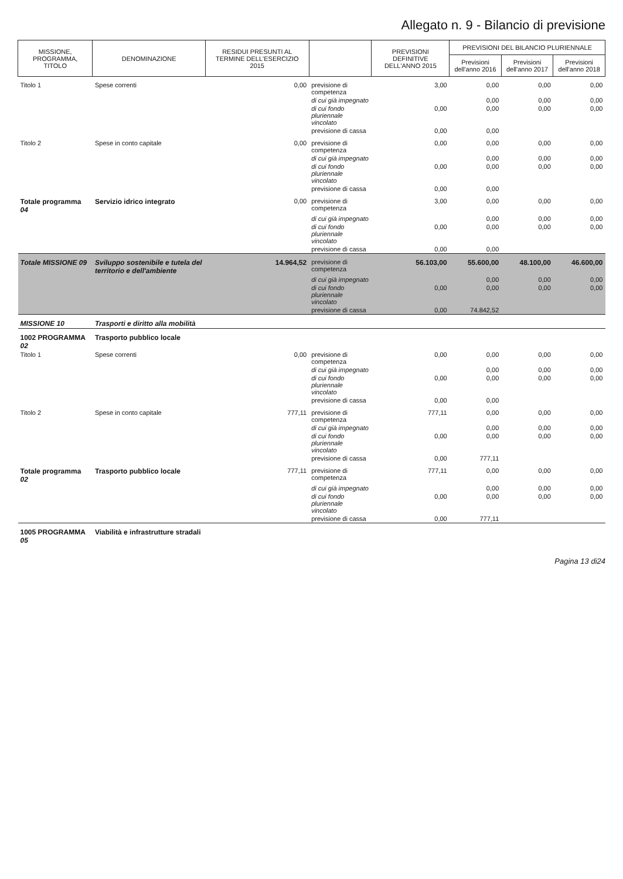Allegato n. 9 - Bilancio di previsione
| MISSIONE, PROGRAMMA, TITOLO | DENOMINAZIONE | RESIDUI PRESUNTI AL TERMINE DELL'ESERCIZIO 2015 | | PREVISIONI DEFINITIVE DELL'ANNO 2015 | PREVISIONI DEL BILANCIO PLURIENNALE | | |
| --- | --- | --- | --- | --- | --- | --- | --- |
| | | | | | Previsioni dell'anno 2016 | Previsioni dell'anno 2017 | Previsioni dell'anno 2018 |
| Titolo 1 | Spese correnti | 0,00 | previsione di competenza | 3,00 | 0,00 | 0,00 | 0,00 |
| | | | di cui già impegnato | | 0,00 | 0,00 | 0,00 |
| | | | di cui fondo pluriennale vincolato | 0,00 | 0,00 | 0,00 | 0,00 |
| | | | previsione di cassa | 0,00 | 0,00 | | |
| Titolo 2 | Spese in conto capitale | 0,00 | previsione di competenza | 0,00 | 0,00 | 0,00 | 0,00 |
| | | | di cui già impegnato | | 0,00 | 0,00 | 0,00 |
| | | | di cui fondo pluriennale vincolato | 0,00 | 0,00 | 0,00 | 0,00 |
| | | | previsione di cassa | 0,00 | 0,00 | | |
| Totale programma 04 | Servizio idrico integrato | 0,00 | previsione di competenza | 3,00 | 0,00 | 0,00 | 0,00 |
| | | | di cui già impegnato | | 0,00 | 0,00 | 0,00 |
| | | | di cui fondo pluriennale vincolato | 0,00 | 0,00 | 0,00 | 0,00 |
| | | | previsione di cassa | 0,00 | 0,00 | | |
| Totale MISSIONE 09 | Sviluppo sostenibile e tutela del territorio e dell'ambiente | 14.964,52 | previsione di competenza | 56.103,00 | 55.600,00 | 48.100,00 | 46.600,00 |
| | | | di cui già impegnato | | 0,00 | 0,00 | 0,00 |
| | | | di cui fondo pluriennale vincolato | 0,00 | 0,00 | 0,00 | 0,00 |
| | | | previsione di cassa | 0,00 | 74.842,52 | | |
| MISSIONE 10 | Trasporti e diritto alla mobilità | | | | | | |
| 1002 PROGRAMMA 02 | Trasporto pubblico locale | | | | | | |
| Titolo 1 | Spese correnti | 0,00 | previsione di competenza | 0,00 | 0,00 | 0,00 | 0,00 |
| | | | di cui già impegnato | | 0,00 | 0,00 | 0,00 |
| | | | di cui fondo pluriennale vincolato | 0,00 | 0,00 | 0,00 | 0,00 |
| | | | previsione di cassa | 0,00 | 0,00 | | |
| Titolo 2 | Spese in conto capitale | 777,11 | previsione di competenza | 777,11 | 0,00 | 0,00 | 0,00 |
| | | | di cui già impegnato | | 0,00 | 0,00 | 0,00 |
| | | | di cui fondo pluriennale vincolato | 0,00 | 0,00 | 0,00 | 0,00 |
| | | | previsione di cassa | 0,00 | 777,11 | | |
| Totale programma 02 | Trasporto pubblico locale | 777,11 | previsione di competenza | 777,11 | 0,00 | 0,00 | 0,00 |
| | | | di cui già impegnato | | 0,00 | 0,00 | 0,00 |
| | | | di cui fondo pluriennale vincolato | 0,00 | 0,00 | 0,00 | 0,00 |
| | | | previsione di cassa | 0,00 | 777,11 | | |
| 1005 PROGRAMMA 05 | Viabilità e infrastrutture stradali | | | | | | |
Pagina 13 di24